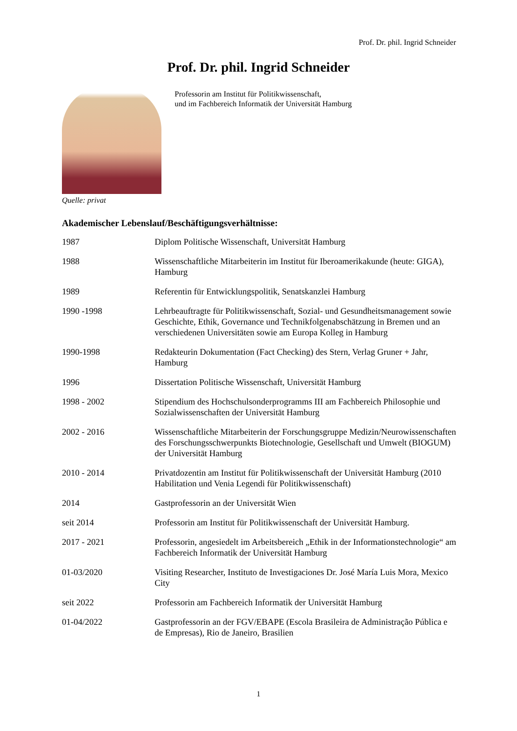Prof. Dr. phil. Ingrid Schneider
Prof. Dr. phil. Ingrid Schneider
Professorin am Institut für Politikwissenschaft,
und im Fachbereich Informatik der Universität Hamburg
Quelle: privat
Akademischer Lebenslauf/Beschäftigungsverhältnisse:
| 1987 | Diplom Politische Wissenschaft, Universität Hamburg |
| 1988 | Wissenschaftliche Mitarbeiterin im Institut für Iberoamerikakunde (heute: GIGA), Hamburg |
| 1989 | Referentin für Entwicklungspolitik, Senatskanzlei Hamburg |
| 1990 -1998 | Lehrbeauftragte für Politikwissenschaft, Sozial- und Gesundheitsmanagement sowie Geschichte, Ethik, Governance und Technikfolgenabschätzung in Bremen und an verschiedenen Universitäten sowie am Europa Kolleg in Hamburg |
| 1990-1998 | Redakteurin Dokumentation (Fact Checking) des Stern, Verlag Gruner + Jahr, Hamburg |
| 1996 | Dissertation Politische Wissenschaft, Universität Hamburg |
| 1998 - 2002 | Stipendium des Hochschulsonderprogramms III am Fachbereich Philosophie und Sozialwissenschaften der Universität Hamburg |
| 2002 - 2016 | Wissenschaftliche Mitarbeiterin der Forschungsgruppe Medizin/Neurowissenschaften des Forschungsschwerpunkts Biotechnologie, Gesellschaft und Umwelt (BIOGUM) der Universität Hamburg |
| 2010 - 2014 | Privatdozentin am Institut für Politikwissenschaft der Universität Hamburg (2010 Habilitation und Venia Legendi für Politikwissenschaft) |
| 2014 | Gastprofessorin an der Universität Wien |
| seit 2014 | Professorin am Institut für Politikwissenschaft der Universität Hamburg. |
| 2017 - 2021 | Professorin, angesiedelt im Arbeitsbereich „Ethik in der Informationstechnologie“ am Fachbereich Informatik der Universität Hamburg |
| 01-03/2020 | Visiting Researcher, Instituto de Investigaciones Dr. José María Luis Mora, Mexico City |
| seit 2022 | Professorin am Fachbereich Informatik der Universität Hamburg |
| 01-04/2022 | Gastprofessorin an der FGV/EBAPE (Escola Brasileira de Administração Pública e de Empresas), Rio de Janeiro, Brasilien |
1